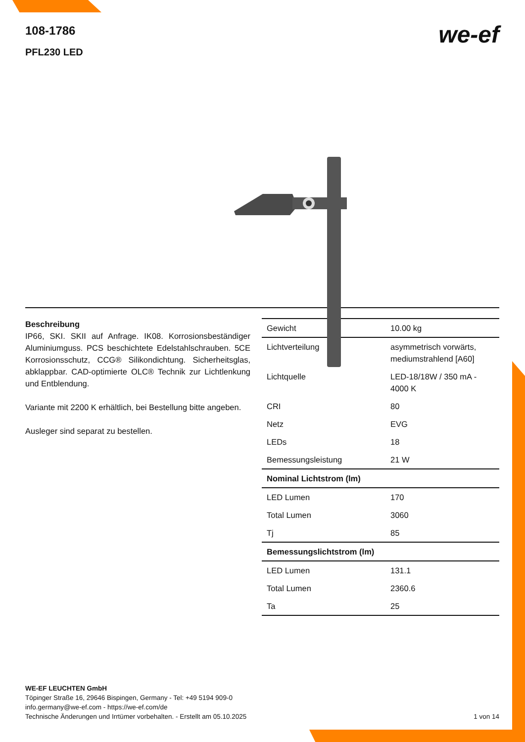108-1786
PFL230 LED
we-ef
Beschreibung
IP66, SKI. SKII auf Anfrage. IK08. Korrosionsbeständiger Aluminiumguss. PCS beschichtete Edelstahlschrauben. 5CE Korrosionsschutz, CCG® Silikondichtung. Sicherheitsglas, abklappbar. CAD-optimierte OLC® Technik zur Lichtlenkung und Entblendung.
Variante mit 2200 K erhältlich, bei Bestellung bitte angeben.
Ausleger sind separat zu bestellen.
| Gewicht | 10.00 kg |
| Lichtverteilung | asymmetrisch vorwärts, mediumstrahlend [A60] |
| Lichtquelle | LED-18/18W / 350 mA - 4000 K |
| CRI | 80 |
| Netz | EVG |
| LEDs | 18 |
| Bemessungsleistung | 21 W |
| Nominal Lichtstrom (lm) | |
| LED Lumen | 170 |
| Total Lumen | 3060 |
| Tj | 85 |
| Bemessungslichtstrom (lm) | |
| LED Lumen | 131.1 |
| Total Lumen | 2360.6 |
| Ta | 25 |
WE-EF LEUCHTEN GmbH
Töpinger Straße 16, 29646 Bispingen, Germany - Tel: +49 5194 909-0
info.germany@we-ef.com - https://we-ef.com/de
Technische Änderungen und Irrtümer vorbehalten. - Erstellt am 05.10.2025 1 von 14